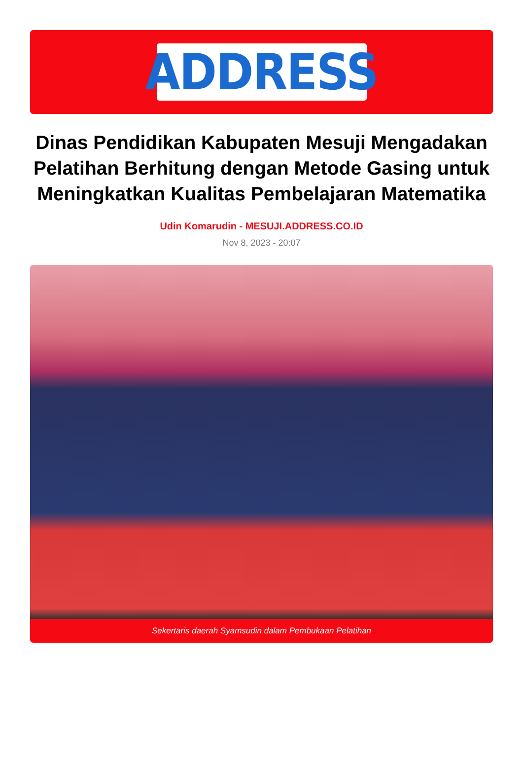ADDRESS
Dinas Pendidikan Kabupaten Mesuji Mengadakan Pelatihan Berhitung dengan Metode Gasing untuk Meningkatkan Kualitas Pembelajaran Matematika
Udin Komarudin - MESUJI.ADDRESS.CO.ID
Nov 8, 2023 - 20:07
Sekertaris daerah Syamsudin dalam Pembukaan Pelatihan